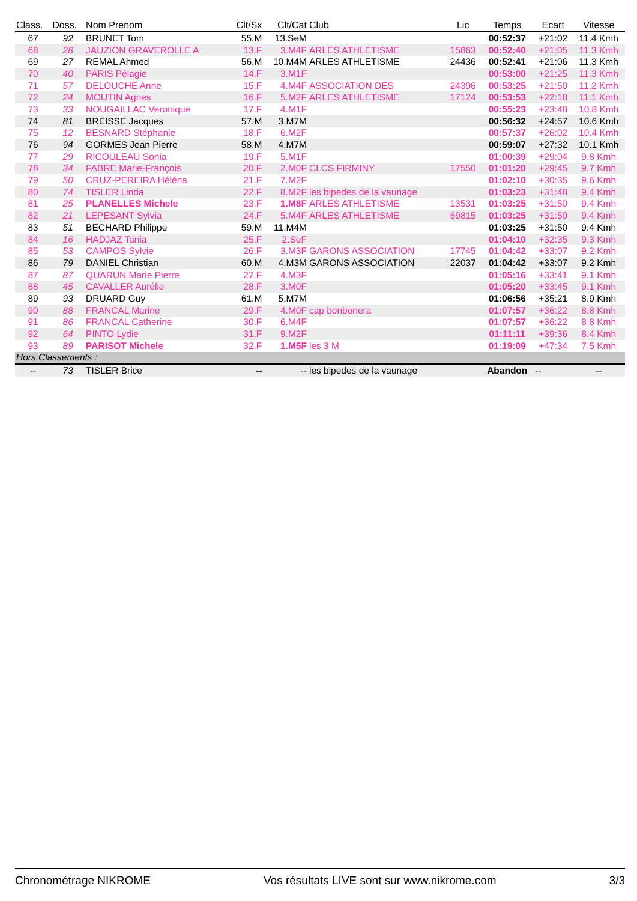| Class. | Doss. | Nom Prenom | Clt/Sx | Clt/Cat | Club | Lic | Temps | Ecart | Vitesse |
| --- | --- | --- | --- | --- | --- | --- | --- | --- | --- |
| 67 | 92 | BRUNET Tom | 55.M | 13.SeM | | | 00:52:37 | +21:02 | 11.4 Kmh |
| 68 | 28 | JAUZION GRAVEROLLE A | 13.F | 3.M4F | ARLES ATHLETISME | 15863 | 00:52:40 | +21:05 | 11.3 Kmh |
| 69 | 27 | REMAL Ahmed | 56.M | 10.M4M | ARLES ATHLETISME | 24436 | 00:52:41 | +21:06 | 11.3 Kmh |
| 70 | 40 | PARIS Pélagie | 14.F | 3.M1F | | | 00:53:00 | +21:25 | 11.3 Kmh |
| 71 | 57 | DELOUCHE Anne | 15.F | 4.M4F | ASSOCIATION DES | 24396 | 00:53:25 | +21:50 | 11.2 Kmh |
| 72 | 24 | MOUTIN Agnes | 16.F | 5.M2F | ARLES ATHLETISME | 17124 | 00:53:53 | +22:18 | 11.1 Kmh |
| 73 | 33 | NOUGAILLAC Veronique | 17.F | 4.M1F | | | 00:55:23 | +23:48 | 10.8 Kmh |
| 74 | 81 | BREISSE Jacques | 57.M | 3.M7M | | | 00:56:32 | +24:57 | 10.6 Kmh |
| 75 | 12 | BESNARD Stéphanie | 18.F | 6.M2F | | | 00:57:37 | +26:02 | 10.4 Kmh |
| 76 | 94 | GORMES Jean Pierre | 58.M | 4.M7M | | | 00:59:07 | +27:32 | 10.1 Kmh |
| 77 | 29 | RICOULEAU Sonia | 19.F | 5.M1F | | | 01:00:39 | +29:04 | 9.8 Kmh |
| 78 | 34 | FABRE Marie-François | 20.F | 2.M0F | CLCS FIRMINY | 17550 | 01:01:20 | +29:45 | 9.7 Kmh |
| 79 | 50 | CRUZ-PEREIRA Héléna | 21.F | 7.M2F | | | 01:02:10 | +30:35 | 9.6 Kmh |
| 80 | 74 | TISLER Linda | 22.F | 8.M2F | les bipedes de la vaunage | | 01:03:23 | +31:48 | 9.4 Kmh |
| 81 | 25 | PLANELLES Michele | 23.F | 1.M8F | ARLES ATHLETISME | 13531 | 01:03:25 | +31:50 | 9.4 Kmh |
| 82 | 21 | LEPESANT Sylvia | 24.F | 5.M4F | ARLES ATHLETISME | 69815 | 01:03:25 | +31:50 | 9.4 Kmh |
| 83 | 51 | BECHARD Philippe | 59.M | 11.M4M | | | 01:03:25 | +31:50 | 9.4 Kmh |
| 84 | 16 | HADJAZ Tania | 25.F | 2.SeF | | | 01:04:10 | +32:35 | 9.3 Kmh |
| 85 | 53 | CAMPOS Sylvie | 26.F | 3.M3F | GARONS ASSOCIATION | 17745 | 01:04:42 | +33:07 | 9.2 Kmh |
| 86 | 79 | DANIEL Christian | 60.M | 4.M3M | GARONS ASSOCIATION | 22037 | 01:04:42 | +33:07 | 9.2 Kmh |
| 87 | 87 | QUARUN Marie Pierre | 27.F | 4.M3F | | | 01:05:16 | +33:41 | 9.1 Kmh |
| 88 | 45 | CAVALLER Aurélie | 28.F | 3.M0F | | | 01:05:20 | +33:45 | 9.1 Kmh |
| 89 | 93 | DRUARD Guy | 61.M | 5.M7M | | | 01:06:56 | +35:21 | 8.9 Kmh |
| 90 | 88 | FRANCAL Marine | 29.F | 4.M0F | cap bonbonera | | 01:07:57 | +36:22 | 8.8 Kmh |
| 91 | 86 | FRANCAL Catherine | 30.F | 6.M4F | | | 01:07:57 | +36:22 | 8.8 Kmh |
| 92 | 64 | PINTO Lydie | 31.F | 9.M2F | | | 01:11:11 | +39:36 | 8.4 Kmh |
| 93 | 89 | PARISOT Michele | 32.F | 1.M5F | les 3 M | | 01:19:09 | +47:34 | 7.5 Kmh |
| Hors Classements : | | | | | | | | | |
| -- | 73 | TISLER Brice | -- | -- | les bipedes de la vaunage | | Abandon | -- | -- |
Chronométrage NIKROME Vos résultats LIVE sont sur www.nikrome.com 3/3